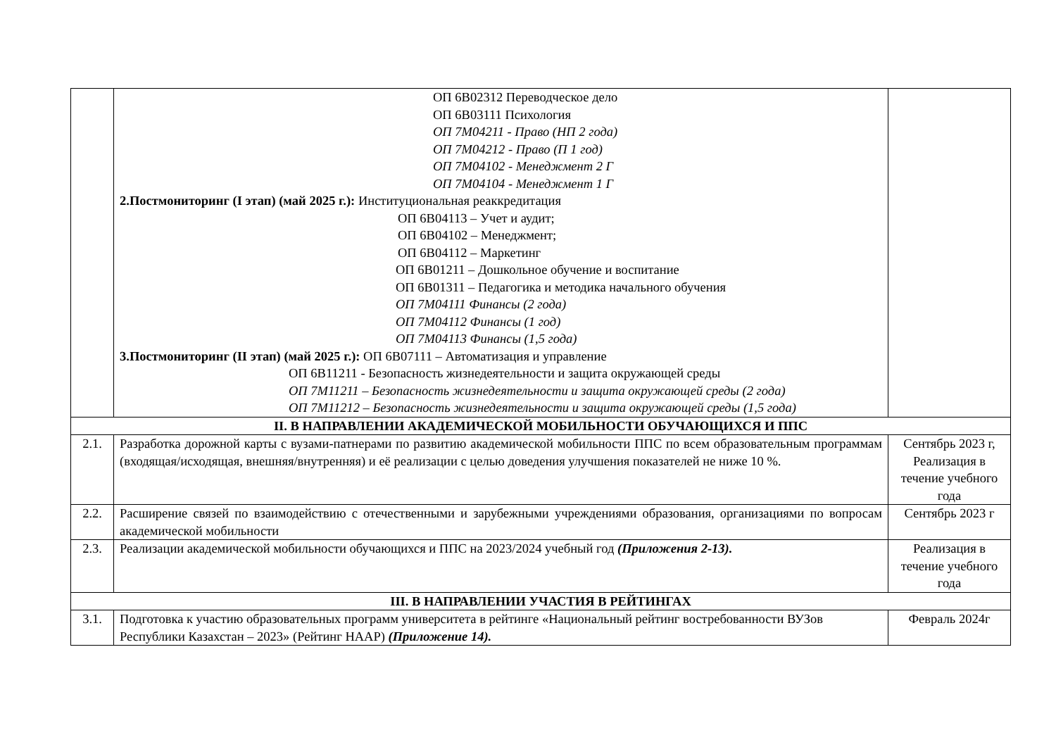| | ОП 6В02312 Переводческое дело ОП 6В03111 Психология ОП 7М04211 - Право (НП 2 года) ОП 7М04212 - Право (П 1 год) ОП 7М04102 - Менеджмент 2 Г ОП 7М04104 - Менеджмент 1 Г 2.Постмониторинг (I этап) (май 2025 г.): Институциональная реаккредитация ОП 6В04113 – Учет и аудит; ОП 6В04102 – Менеджмент; ОП 6В04112 – Маркетинг ОП 6В01211 – Дошкольное обучение и воспитание ОП 6В01311 – Педагогика и методика начального обучения ОП 7М04111 Финансы (2 года) ОП 7М04112 Финансы (1 год) ОП 7М04113 Финансы (1,5 года) 3.Постмониторинг (II этап) (май 2025 г.): ОП 6В07111 – Автоматизация и управление ОП 6В11211 - Безопасность жизнедеятельности и защита окружающей среды ОП 7М11211 – Безопасность жизнедеятельности и защита окружающей среды (2 года) ОП 7М11212 – Безопасность жизнедеятельности и защита окружающей среды (1,5 года) | |
| II. В НАПРАВЛЕНИИ АКАДЕМИЧЕСКОЙ МОБИЛЬНОСТИ ОБУЧАЮЩИХСЯ И ППС | | |
| 2.1. | Разработка дорожной карты с вузами-патнерами по развитию академической мобильности ППС по всем образовательным программам (входящая/исходящая, внешняя/внутренняя) и её реализации с целью доведения улучшения показателей не ниже 10 %. | Сентябрь 2023 г, Реализация в течение учебного года |
| 2.2. | Расширение связей по взаимодействию с отечественными и зарубежными учреждениями образования, организациями по вопросам академической мобильности | Сентябрь 2023 г |
| 2.3. | Реализации академической мобильности обучающихся и ППС на 2023/2024 учебный год (Приложения 2-13). | Реализация в течение учебного года |
| III. В НАПРАВЛЕНИИ УЧАСТИЯ В РЕЙТИНГАХ | | |
| 3.1. | Подготовка к участию образовательных программ университета в рейтинге «Национальный рейтинг востребованности ВУЗов Республики Казахстан – 2023» (Рейтинг НААР) (Приложение 14). | Февраль 2024г |